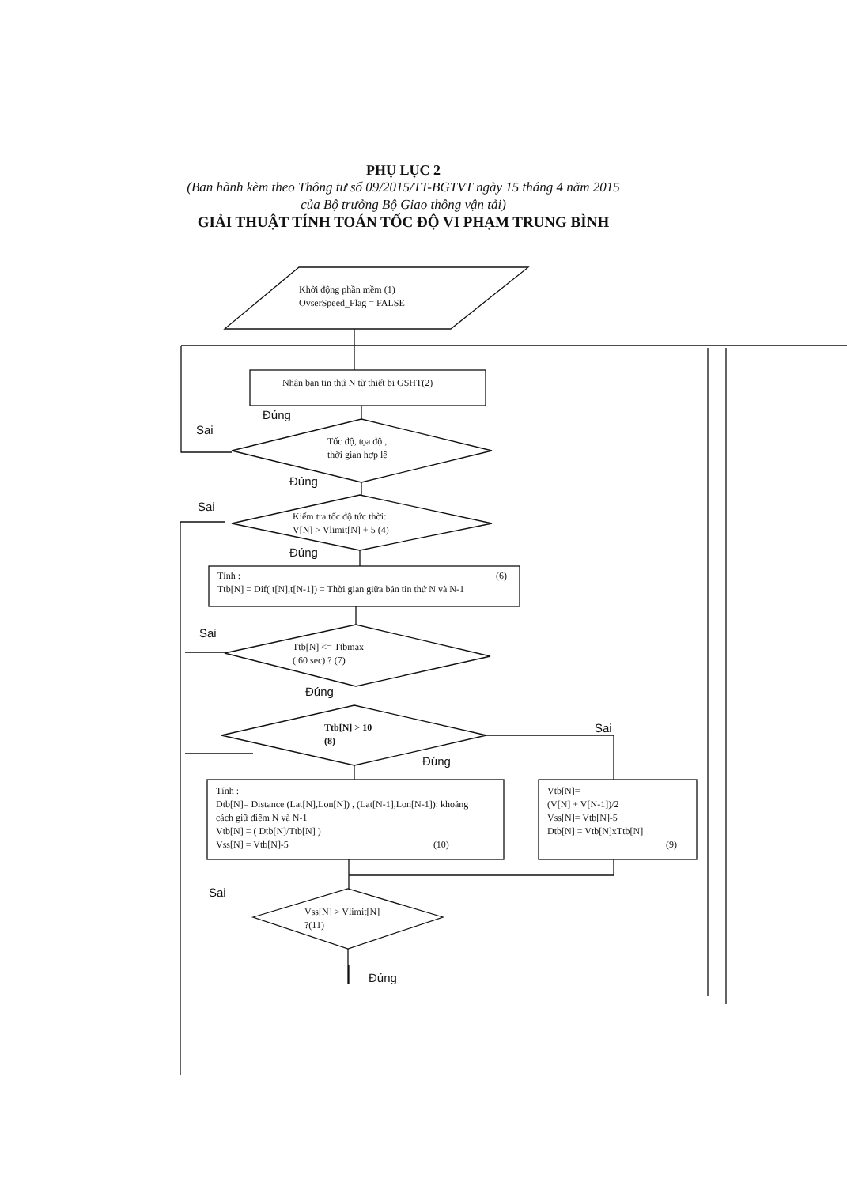PHỤ LỤC 2
(Ban hành kèm theo Thông tư số 09/2015/TT-BGTVT ngày 15 tháng 4 năm 2015
của Bộ trưởng Bộ Giao thông vận tải)
GIẢI THUẬT TÍNH TOÁN TỐC ĐỘ VI PHẠM TRUNG BÌNH
Khởi động phần mềm (1)
OvserSpeed_Flag = FALSE
Nhận bản tin thứ N từ thiết bị GSHT(2)
Đúng
Sai
Tốc độ, tọa độ ,
thời gian hợp lệ
Đúng
Sai
Kiểm tra tốc độ tức thời:
V[N] > Vlimit[N] + 5 (4)
Đúng
Tính : (6)
Ttb[N] = Dif( t[N],t[N-1]) = Thời gian giữa bản tin thứ N và N-1
Sai
Ttb[N] <= Ttbmax
( 60 sec) ? (7)
Đúng
Ttb[N] > 10
(8)
Sai
Đúng
Tính :
Dtb[N]= Distance (Lat[N],Lon[N]) , (Lat[N-1],Lon[N-1]): khoảng
cách giữ điểm N và N-1
Vtb[N] = ( Dtb[N]/Ttb[N] )
Vss[N] = Vtb[N]-5 (10)
Vtb[N]=
(V[N] + V[N-1])/2
Vss[N]= Vtb[N]-5
Dtb[N] = Vtb[N]xTtb[N]
(9)
Sai
Vss[N] > Vlimit[N]
?(11)
Đúng